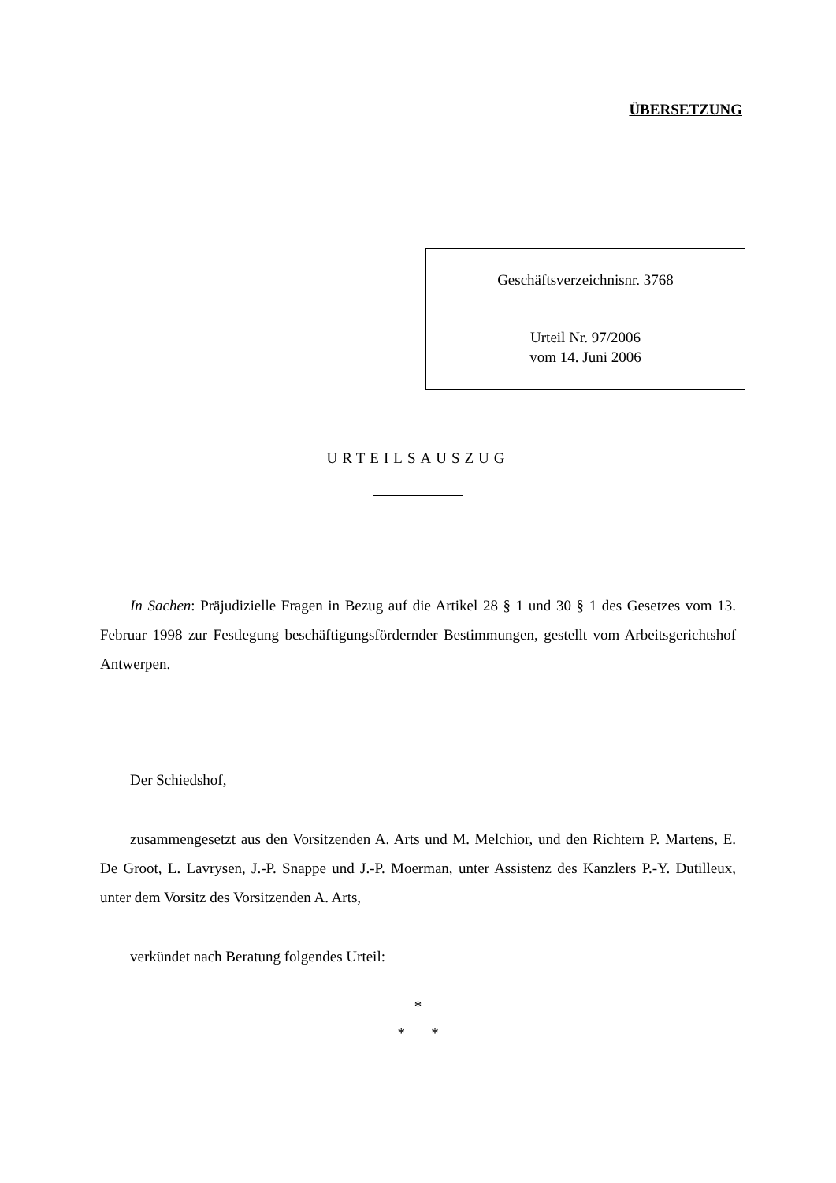ÜBERSETZUNG
Geschäftsverzeichnisnr. 3768
Urteil Nr. 97/2006
vom 14. Juni 2006
URTEILSAUSZUG
In Sachen: Präjudizielle Fragen in Bezug auf die Artikel 28 § 1 und 30 § 1 des Gesetzes vom 13. Februar 1998 zur Festlegung beschäftigungsfördernder Bestimmungen, gestellt vom Arbeitsgerichtshof Antwerpen.
Der Schiedshof,
zusammengesetzt aus den Vorsitzenden A. Arts und M. Melchior, und den Richtern P. Martens, E. De Groot, L. Lavrysen, J.-P. Snappe und J.-P. Moerman, unter Assistenz des Kanzlers P.-Y. Dutilleux, unter dem Vorsitz des Vorsitzenden A. Arts,
verkündet nach Beratung folgendes Urteil:
*
* *